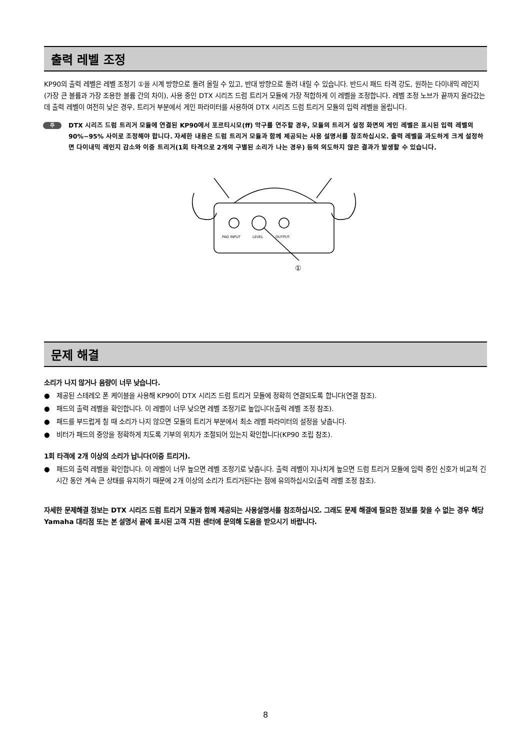출력 레벨 조정
KP90의 출력 레벨은 레벨 조정기 ①을 시계 방향으로 돌려 올릴 수 있고, 반대 방향으로 돌려 내릴 수 있습니다. 반드시 패드 타격 강도, 원하는 다이내믹 레인지(가장 큰 볼륨과 가장 조용한 볼륨 간의 차이), 사용 중인 DTX 시리즈 드럼 트리거 모듈에 가장 적합하게 이 레벨을 조정합니다. 레벨 조정 노브가 끝까지 올라갔는데 출력 레벨이 여전히 낮은 경우, 트리거 부분에서 게인 파라미터를 사용하여 DTX 시리즈 드럼 트리거 모듈의 입력 레벨을 올립니다.
주
DTX 시리즈 드럼 트리거 모듈에 연결된 KP90에서 포르티시모(ff) 악구를 연주할 경우, 모듈의 트리거 설정 화면의 게인 레벨은 표시된 입력 레벨의 90%~95% 사이로 조정해야 합니다. 자세한 내용은 드럼 트리거 모듈과 함께 제공되는 사용 설명서를 참조하십시오. 출력 레벨을 과도하게 크게 설정하면 다이내믹 레인지 감소와 이중 트리거(1회 타격으로 2개의 구별된 소리가 나는 경우) 등의 의도하지 않은 결과가 발생할 수 있습니다.
PAD INPUT
LEVEL
OUTPUT
①
문제 해결
소리가 나지 않거나 음량이 너무 낮습니다.
● 제공된 스테레오 폰 케이블을 사용해 KP90이 DTX 시리즈 드럼 트리거 모듈에 정확히 연결되도록 합니다(연결 참조).
● 패드의 출력 레벨을 확인합니다. 이 레벨이 너무 낮으면 레벨 조정기로 높입니다(출력 레벨 조정 참조).
● 패드를 부드럽게 칠 때 소리가 나지 않으면 모듈의 트리거 부분에서 최소 레벨 파라미터의 설정을 낮춥니다.
● 비터가 패드의 중앙을 정확하게 치도록 기부의 위치가 조절되어 있는지 확인합니다(KP90 조립 참조).
1회 타격에 2개 이상의 소리가 납니다(이중 트리거).
● 패드의 출력 레벨을 확인합니다. 이 레벨이 너무 높으면 레벨 조정기로 낮춥니다. 출력 레벨이 지나치게 높으면 드럼 트리거 모듈에 입력 중인 신호가 비교적 긴 시간 동안 계속 큰 상태를 유지하기 때문에 2개 이상의 소리가 트리거된다는 점에 유의하십시오(출력 레벨 조정 참조).
자세한 문제해결 정보는 DTX 시리즈 드럼 트리거 모듈과 함께 제공되는 사용설명서를 참조하십시오. 그래도 문제 해결에 필요한 정보를 찾을 수 없는 경우 해당 Yamaha 대리점 또는 본 설명서 끝에 표시된 고객 지원 센터에 문의해 도움을 받으시기 바랍니다.
8